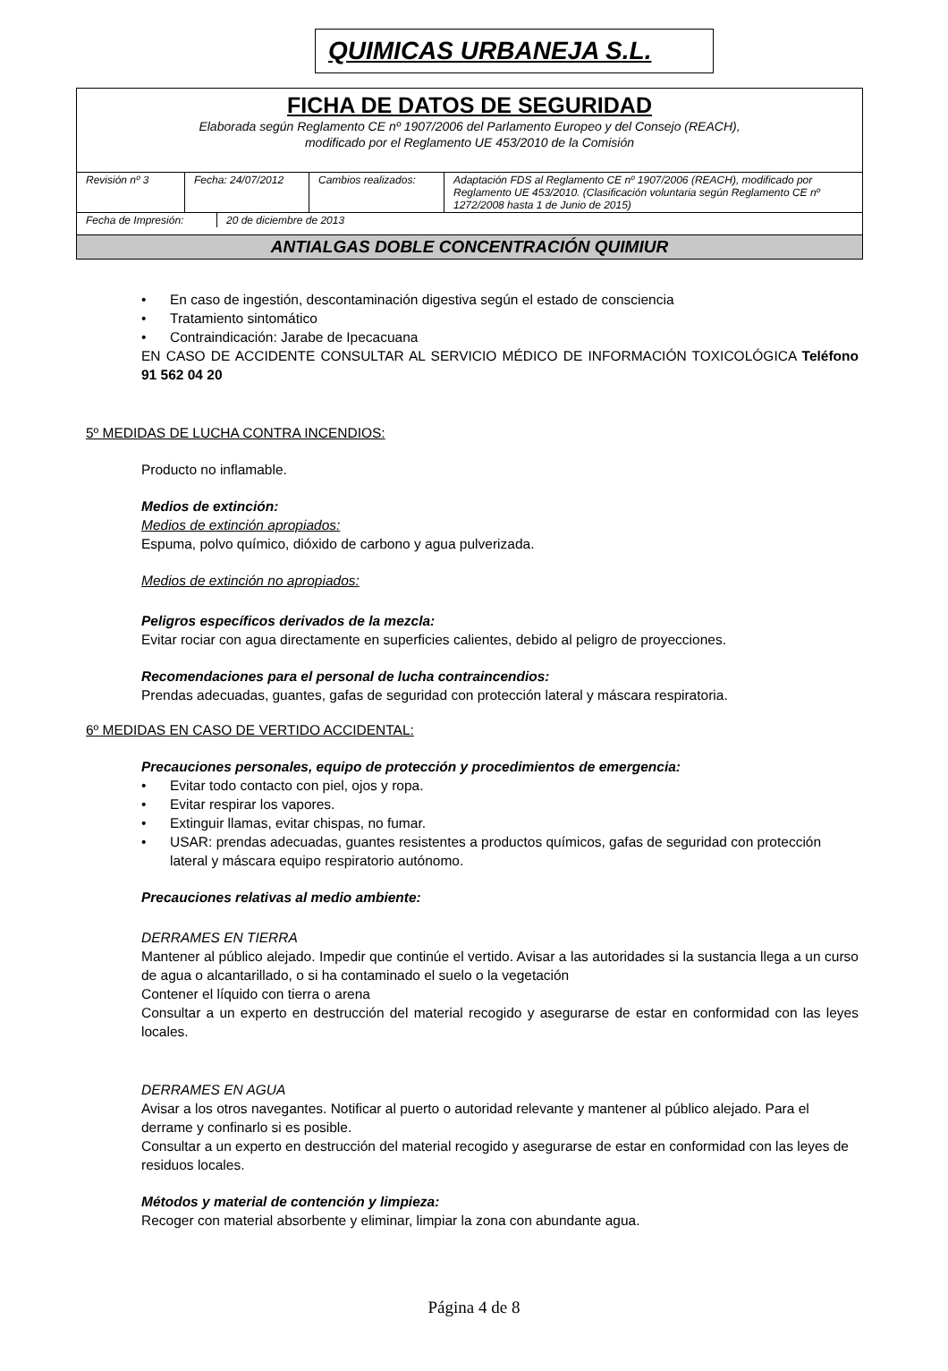QUIMICAS URBANEJA S.L.
FICHA DE DATOS DE SEGURIDAD
Elaborada según Reglamento CE nº 1907/2006 del Parlamento Europeo y del Consejo (REACH),
modificado por el Reglamento UE 453/2010 de la Comisión
| Revisión nº 3 | Fecha: 24/07/2012 | Cambios realizados: | Adaptación FDS al Reglamento CE nº 1907/2006 (REACH), modificado por Reglamento UE 453/2010. (Clasificación voluntaria según Reglamento CE nº 1272/2008 hasta 1 de Junio de 2015) |
| Fecha de Impresión: | 20 de diciembre de 2013 |
ANTIALGAS DOBLE CONCENTRACIÓN QUIMIUR
En caso de ingestión, descontaminación digestiva según el estado de consciencia
Tratamiento sintomático
Contraindicación: Jarabe de Ipecacuana
EN CASO DE ACCIDENTE CONSULTAR AL SERVICIO MÉDICO DE INFORMACIÓN TOXICOLÓGICA Teléfono 91 562 04 20
5º MEDIDAS DE LUCHA CONTRA INCENDIOS:
Producto no inflamable.
Medios de extinción:
Medios de extinción apropiados:
Espuma, polvo químico, dióxido de carbono y agua pulverizada.
Medios de extinción no apropiados:
Peligros específicos derivados de la mezcla:
Evitar rociar con agua directamente en superficies calientes, debido al peligro de proyecciones.
Recomendaciones para el personal de lucha contraincendios:
Prendas adecuadas, guantes, gafas de seguridad con protección lateral y máscara respiratoria.
6º MEDIDAS EN CASO DE VERTIDO ACCIDENTAL:
Precauciones personales, equipo de protección y procedimientos de emergencia:
Evitar todo contacto con piel, ojos y ropa.
Evitar respirar los vapores.
Extinguir llamas, evitar chispas, no fumar.
USAR: prendas adecuadas, guantes resistentes a productos químicos, gafas de seguridad con protección lateral y máscara equipo respiratorio autónomo.
Precauciones relativas al medio ambiente:
DERRAMES EN TIERRA
Mantener al público alejado. Impedir que continúe el vertido. Avisar a las autoridades si la sustancia llega a un curso de agua o alcantarillado, o si ha contaminado el suelo o la vegetación
Contener el líquido con tierra o arena
Consultar a un experto en destrucción del material recogido y asegurarse de estar en conformidad con las leyes locales.
DERRAMES EN AGUA
Avisar a los otros navegantes. Notificar al puerto o autoridad relevante y mantener al público alejado. Para el derrame y confinarlo si es posible.
Consultar a un experto en destrucción del material recogido y asegurarse de estar en conformidad con las leyes de residuos locales.
Métodos y material de contención y limpieza:
Recoger con material absorbente y eliminar, limpiar la zona con abundante agua.
Página 4 de 8